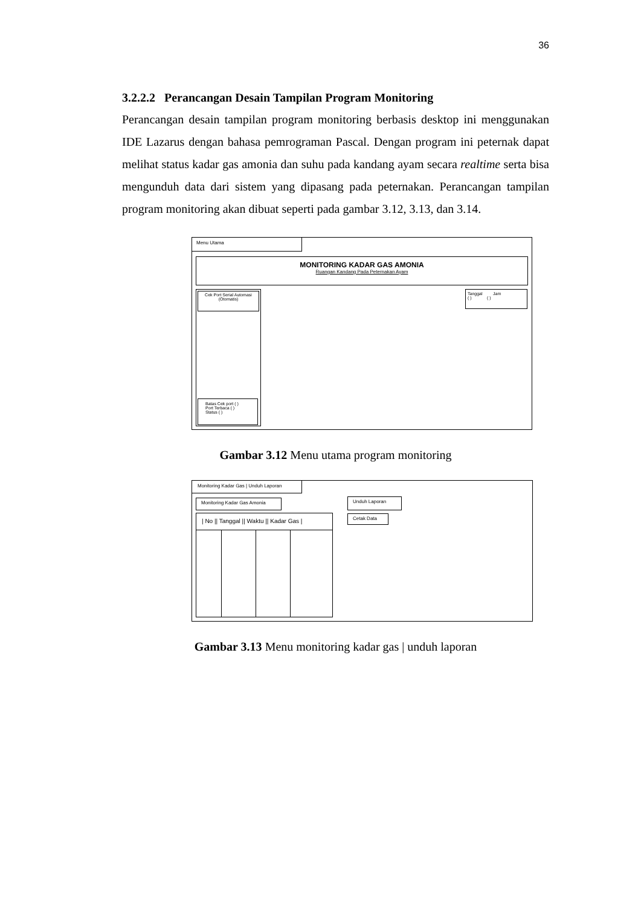36
3.2.2.2 Perancangan Desain Tampilan Program Monitoring
Perancangan desain tampilan program monitoring berbasis desktop ini menggunakan IDE Lazarus dengan bahasa pemrograman Pascal. Dengan program ini peternak dapat melihat status kadar gas amonia dan suhu pada kandang ayam secara realtime serta bisa mengunduh data dari sistem yang dipasang pada peternakan. Perancangan tampilan program monitoring akan dibuat seperti pada gambar 3.12, 3.13, dan 3.14.
Menu Utama
MONITORING KADAR GAS AMONIA
Ruangan Kandang Pada Peternakan Ayam
Cek Port Serial Automasi
(Otomatis)
Batas Cek port ( )
Port Terbaca ( )
Status ( )
Tanggal Jam
( ) ( )
Gambar 3.12 Menu utama program monitoring
Monitoring Kadar Gas | Unduh Laporan
Monitoring Kadar Gas Amonia
| No || Tanggal || Waktu || Kadar Gas |
Unduh Laporan
Cetak Data
Gambar 3.13 Menu monitoring kadar gas | unduh laporan